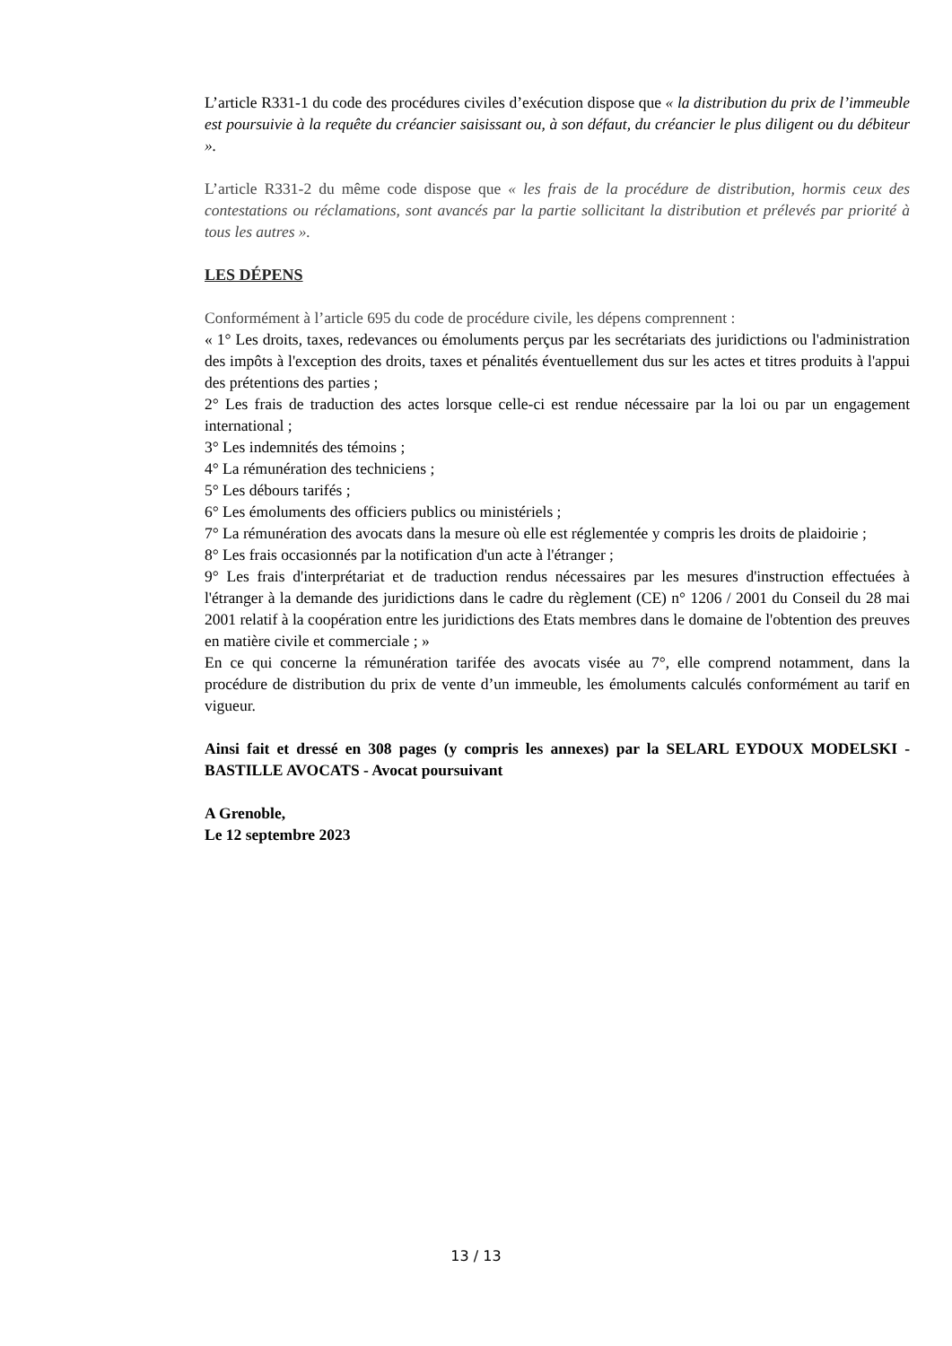L’article R331-1 du code des procédures civiles d’exécution dispose que « la distribution du prix de l’immeuble est poursuivie à la requête du créancier saisissant ou, à son défaut, du créancier le plus diligent ou du débiteur ».
L’article R331-2 du même code dispose que « les frais de la procédure de distribution, hormis ceux des contestations ou réclamations, sont avancés par la partie sollicitant la distribution et prélevés par priorité à tous les autres ».
LES DÉPENS
Conformément à l’article 695 du code de procédure civile, les dépens comprennent :
« 1° Les droits, taxes, redevances ou émoluments perçus par les secrétariats des juridictions ou l'administration des impôts à l'exception des droits, taxes et pénalités éventuellement dus sur les actes et titres produits à l'appui des prétentions des parties ;
2° Les frais de traduction des actes lorsque celle-ci est rendue nécessaire par la loi ou par un engagement international ;
3° Les indemnités des témoins ;
4° La rémunération des techniciens ;
5° Les débours tarifés ;
6° Les émoluments des officiers publics ou ministériels ;
7° La rémunération des avocats dans la mesure où elle est réglementée y compris les droits de plaidoirie ;
8° Les frais occasionnés par la notification d'un acte à l'étranger ;
9° Les frais d'interprétariat et de traduction rendus nécessaires par les mesures d'instruction effectuées à l'étranger à la demande des juridictions dans le cadre du règlement (CE) n° 1206 / 2001 du Conseil du 28 mai 2001 relatif à la coopération entre les juridictions des Etats membres dans le domaine de l'obtention des preuves en matière civile et commerciale ; »
En ce qui concerne la rémunération tarifée des avocats visée au 7°, elle comprend notamment, dans la procédure de distribution du prix de vente d’un immeuble, les émoluments calculés conformément au tarif en vigueur.
Ainsi fait et dressé en 308 pages (y compris les annexes) par la SELARL EYDOUX MODELSKI - BASTILLE AVOCATS - Avocat poursuivant
A Grenoble,
Le 12 septembre 2023
13 / 13